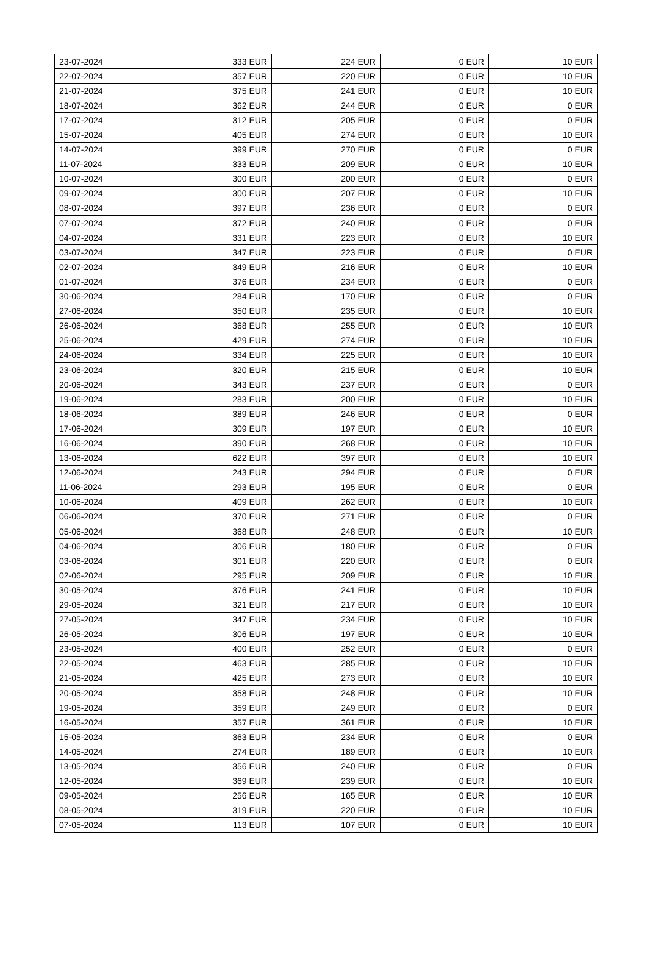| 23-07-2024 | 333 EUR | 224 EUR | 0 EUR | 10 EUR |
| 22-07-2024 | 357 EUR | 220 EUR | 0 EUR | 10 EUR |
| 21-07-2024 | 375 EUR | 241 EUR | 0 EUR | 10 EUR |
| 18-07-2024 | 362 EUR | 244 EUR | 0 EUR | 0 EUR |
| 17-07-2024 | 312 EUR | 205 EUR | 0 EUR | 0 EUR |
| 15-07-2024 | 405 EUR | 274 EUR | 0 EUR | 10 EUR |
| 14-07-2024 | 399 EUR | 270 EUR | 0 EUR | 0 EUR |
| 11-07-2024 | 333 EUR | 209 EUR | 0 EUR | 10 EUR |
| 10-07-2024 | 300 EUR | 200 EUR | 0 EUR | 0 EUR |
| 09-07-2024 | 300 EUR | 207 EUR | 0 EUR | 10 EUR |
| 08-07-2024 | 397 EUR | 236 EUR | 0 EUR | 0 EUR |
| 07-07-2024 | 372 EUR | 240 EUR | 0 EUR | 0 EUR |
| 04-07-2024 | 331 EUR | 223 EUR | 0 EUR | 10 EUR |
| 03-07-2024 | 347 EUR | 223 EUR | 0 EUR | 0 EUR |
| 02-07-2024 | 349 EUR | 216 EUR | 0 EUR | 10 EUR |
| 01-07-2024 | 376 EUR | 234 EUR | 0 EUR | 0 EUR |
| 30-06-2024 | 284 EUR | 170 EUR | 0 EUR | 0 EUR |
| 27-06-2024 | 350 EUR | 235 EUR | 0 EUR | 10 EUR |
| 26-06-2024 | 368 EUR | 255 EUR | 0 EUR | 10 EUR |
| 25-06-2024 | 429 EUR | 274 EUR | 0 EUR | 10 EUR |
| 24-06-2024 | 334 EUR | 225 EUR | 0 EUR | 10 EUR |
| 23-06-2024 | 320 EUR | 215 EUR | 0 EUR | 10 EUR |
| 20-06-2024 | 343 EUR | 237 EUR | 0 EUR | 0 EUR |
| 19-06-2024 | 283 EUR | 200 EUR | 0 EUR | 10 EUR |
| 18-06-2024 | 389 EUR | 246 EUR | 0 EUR | 0 EUR |
| 17-06-2024 | 309 EUR | 197 EUR | 0 EUR | 10 EUR |
| 16-06-2024 | 390 EUR | 268 EUR | 0 EUR | 10 EUR |
| 13-06-2024 | 622 EUR | 397 EUR | 0 EUR | 10 EUR |
| 12-06-2024 | 243 EUR | 294 EUR | 0 EUR | 0 EUR |
| 11-06-2024 | 293 EUR | 195 EUR | 0 EUR | 0 EUR |
| 10-06-2024 | 409 EUR | 262 EUR | 0 EUR | 10 EUR |
| 06-06-2024 | 370 EUR | 271 EUR | 0 EUR | 0 EUR |
| 05-06-2024 | 368 EUR | 248 EUR | 0 EUR | 10 EUR |
| 04-06-2024 | 306 EUR | 180 EUR | 0 EUR | 0 EUR |
| 03-06-2024 | 301 EUR | 220 EUR | 0 EUR | 0 EUR |
| 02-06-2024 | 295 EUR | 209 EUR | 0 EUR | 10 EUR |
| 30-05-2024 | 376 EUR | 241 EUR | 0 EUR | 10 EUR |
| 29-05-2024 | 321 EUR | 217 EUR | 0 EUR | 10 EUR |
| 27-05-2024 | 347 EUR | 234 EUR | 0 EUR | 10 EUR |
| 26-05-2024 | 306 EUR | 197 EUR | 0 EUR | 10 EUR |
| 23-05-2024 | 400 EUR | 252 EUR | 0 EUR | 0 EUR |
| 22-05-2024 | 463 EUR | 285 EUR | 0 EUR | 10 EUR |
| 21-05-2024 | 425 EUR | 273 EUR | 0 EUR | 10 EUR |
| 20-05-2024 | 358 EUR | 248 EUR | 0 EUR | 10 EUR |
| 19-05-2024 | 359 EUR | 249 EUR | 0 EUR | 0 EUR |
| 16-05-2024 | 357 EUR | 361 EUR | 0 EUR | 10 EUR |
| 15-05-2024 | 363 EUR | 234 EUR | 0 EUR | 0 EUR |
| 14-05-2024 | 274 EUR | 189 EUR | 0 EUR | 10 EUR |
| 13-05-2024 | 356 EUR | 240 EUR | 0 EUR | 0 EUR |
| 12-05-2024 | 369 EUR | 239 EUR | 0 EUR | 10 EUR |
| 09-05-2024 | 256 EUR | 165 EUR | 0 EUR | 10 EUR |
| 08-05-2024 | 319 EUR | 220 EUR | 0 EUR | 10 EUR |
| 07-05-2024 | 113 EUR | 107 EUR | 0 EUR | 10 EUR |